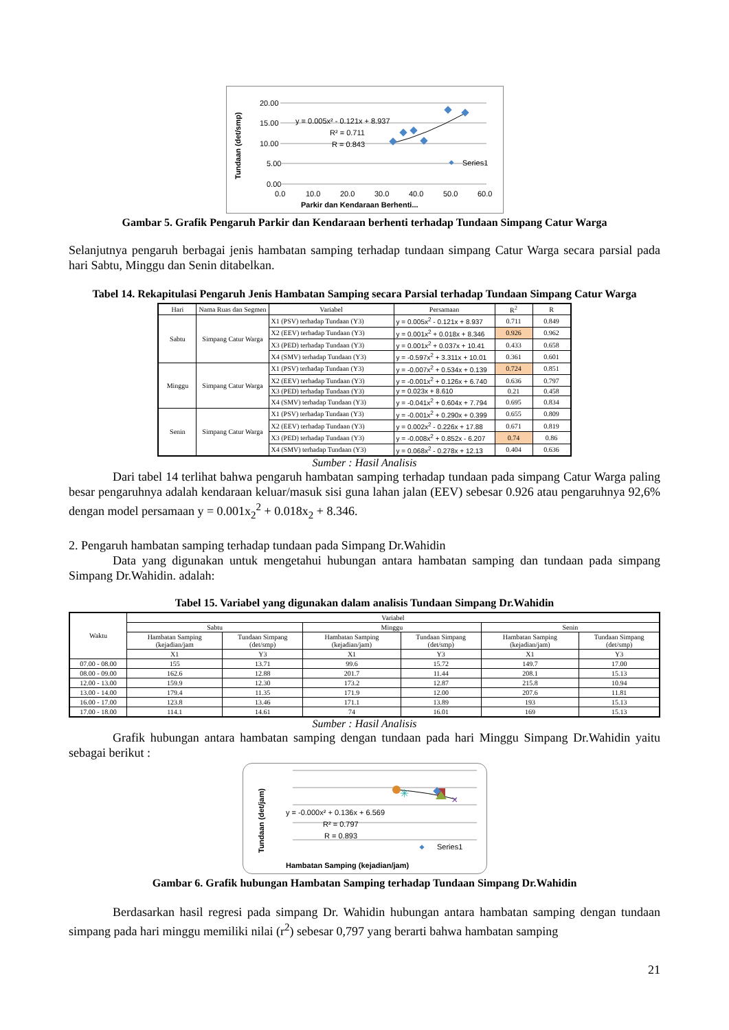20.00
15.00
10.00
5.00
0.00
0.0
10.0
20.0
30.0
40.0
50.0
60.0
y = 0.005x² - 0.121x + 8.937
R² = 0.711
R = 0.843
Series1
Parkir dan Kendaraan Berhenti...
Tundaan (det/smp)
Gambar 5. Grafik Pengaruh Parkir dan Kendaraan berhenti terhadap Tundaan Simpang Catur Warga
Selanjutnya pengaruh berbagai jenis hambatan samping terhadap tundaan simpang Catur Warga secara parsial pada hari Sabtu, Minggu dan Senin ditabelkan.
Tabel 14. Rekapitulasi Pengaruh Jenis Hambatan Samping secara Parsial terhadap Tundaan Simpang Catur Warga
| Hari | Nama Ruas dan Segmen | Variabel | Persamaan | R<sup>2</sup> | R |
| --- | --- | --- | --- | --- | --- |
| Sabtu | Simpang Catur Warga | X1 (PSV) terhadap Tundaan (Y3) | y = 0.005x<sup>2</sup> - 0.121x + 8.937 | 0.711 | 0.849 |
| | | X2 (EEV) terhadap Tundaan (Y3) | y = 0.001x<sup>2</sup> + 0.018x + 8.346 | 0.926 | 0.962 |
| | | X3 (PED) terhadap Tundaan (Y3) | y = 0.001x<sup>2</sup> + 0.037x + 10.41 | 0.433 | 0.658 |
| | | X4 (SMV) terhadap Tundaan (Y3) | y = -0.597x<sup>2</sup> + 3.311x + 10.01 | 0.361 | 0.601 |
| Minggu | Simpang Catur Warga | X1 (PSV) terhadap Tundaan (Y3) | y = -0.007x<sup>2</sup> + 0.534x + 0.139 | 0.724 | 0.851 |
| | | X2 (EEV) terhadap Tundaan (Y3) | y = -0.001x<sup>2</sup> + 0.126x + 6.740 | 0.636 | 0.797 |
| | | X3 (PED) terhadap Tundaan (Y3) | y = 0.023x + 8.610 | 0.21 | 0.458 |
| | | X4 (SMV) terhadap Tundaan (Y3) | y = -0.041x<sup>2</sup> + 0.604x + 7.794 | 0.695 | 0.834 |
| Senin | Simpang Catur Warga | X1 (PSV) terhadap Tundaan (Y3) | y = -0.001x<sup>2</sup> + 0.290x + 0.399 | 0.655 | 0.809 |
| | | X2 (EEV) terhadap Tundaan (Y3) | y = 0.002x<sup>2</sup> - 0.226x + 17.88 | 0.671 | 0.819 |
| | | X3 (PED) terhadap Tundaan (Y3) | y = -0.008x<sup>2</sup> + 0.852x - 6.207 | 0.74 | 0.86 |
| | | X4 (SMV) terhadap Tundaan (Y3) | y = 0.068x<sup>2</sup> - 0.278x + 12.13 | 0.404 | 0.636 |
Sumber : Hasil Analisis
Dari tabel 14 terlihat bahwa pengaruh hambatan samping terhadap tundaan pada simpang Catur Warga paling besar pengaruhnya adalah kendaraan keluar/masuk sisi guna lahan jalan (EEV) sebesar 0.926 atau pengaruhnya 92,6% dengan model persamaan y = 0.001x<sub>2</sub><sup>2</sup> + 0.018x<sub>2</sub> + 8.346.
2. Pengaruh hambatan samping terhadap tundaan pada Simpang Dr.Wahidin
Data yang digunakan untuk mengetahui hubungan antara hambatan samping dan tundaan pada simpang Simpang Dr.Wahidin. adalah:
Tabel 15. Variabel yang digunakan dalam analisis Tundaan Simpang Dr.Wahidin
| Waktu | Variabel | | | | | |
| --- | --- | --- | --- | --- | --- | --- |
| | Sabtu | | Minggu | | Senin | |
| | Hambatan Samping (kejadian/jam | Tundaan Simpang (det/smp) | Hambatan Samping (kejadian/jam) | Tundaan Simpang (det/smp) | Hambatan Samping (kejadian/jam) | Tundaan Simpang (det/smp) |
| | X1 | Y3 | X1 | Y3 | X1 | Y3 |
| 07.00 - 08.00 | 155 | 13.71 | 99.6 | 15.72 | 149.7 | 17.00 |
| 08.00 - 09.00 | 162.6 | 12.88 | 201.7 | 11.44 | 208.1 | 15.13 |
| 12.00 - 13.00 | 159.9 | 12.30 | 173.2 | 12.87 | 215.8 | 10.94 |
| 13.00 - 14.00 | 179.4 | 11.35 | 171.9 | 12.00 | 207.6 | 11.81 |
| 16.00 - 17.00 | 123.8 | 13.46 | 171.1 | 13.89 | 193 | 15.13 |
| 17.00 - 18.00 | 114.1 | 14.61 | 74 | 16.01 | 169 | 15.13 |
Sumber : Hasil Analisis
Grafik hubungan antara hambatan samping dengan tundaan pada hari Minggu Simpang Dr.Wahidin yaitu sebagai berikut :
✳
×
y = -0.000x² + 0.136x + 6.569
R² = 0.797
R = 0.893
Series1
Hambatan Samping (kejadian/jam)
Tundaan (det/jam)
Gambar 6. Grafik hubungan Hambatan Samping terhadap Tundaan Simpang Dr.Wahidin
Berdasarkan hasil regresi pada simpang Dr. Wahidin hubungan antara hambatan samping dengan tundaan simpang pada hari minggu memiliki nilai (r<sup>2</sup>) sebesar 0,797 yang berarti bahwa hambatan samping
21